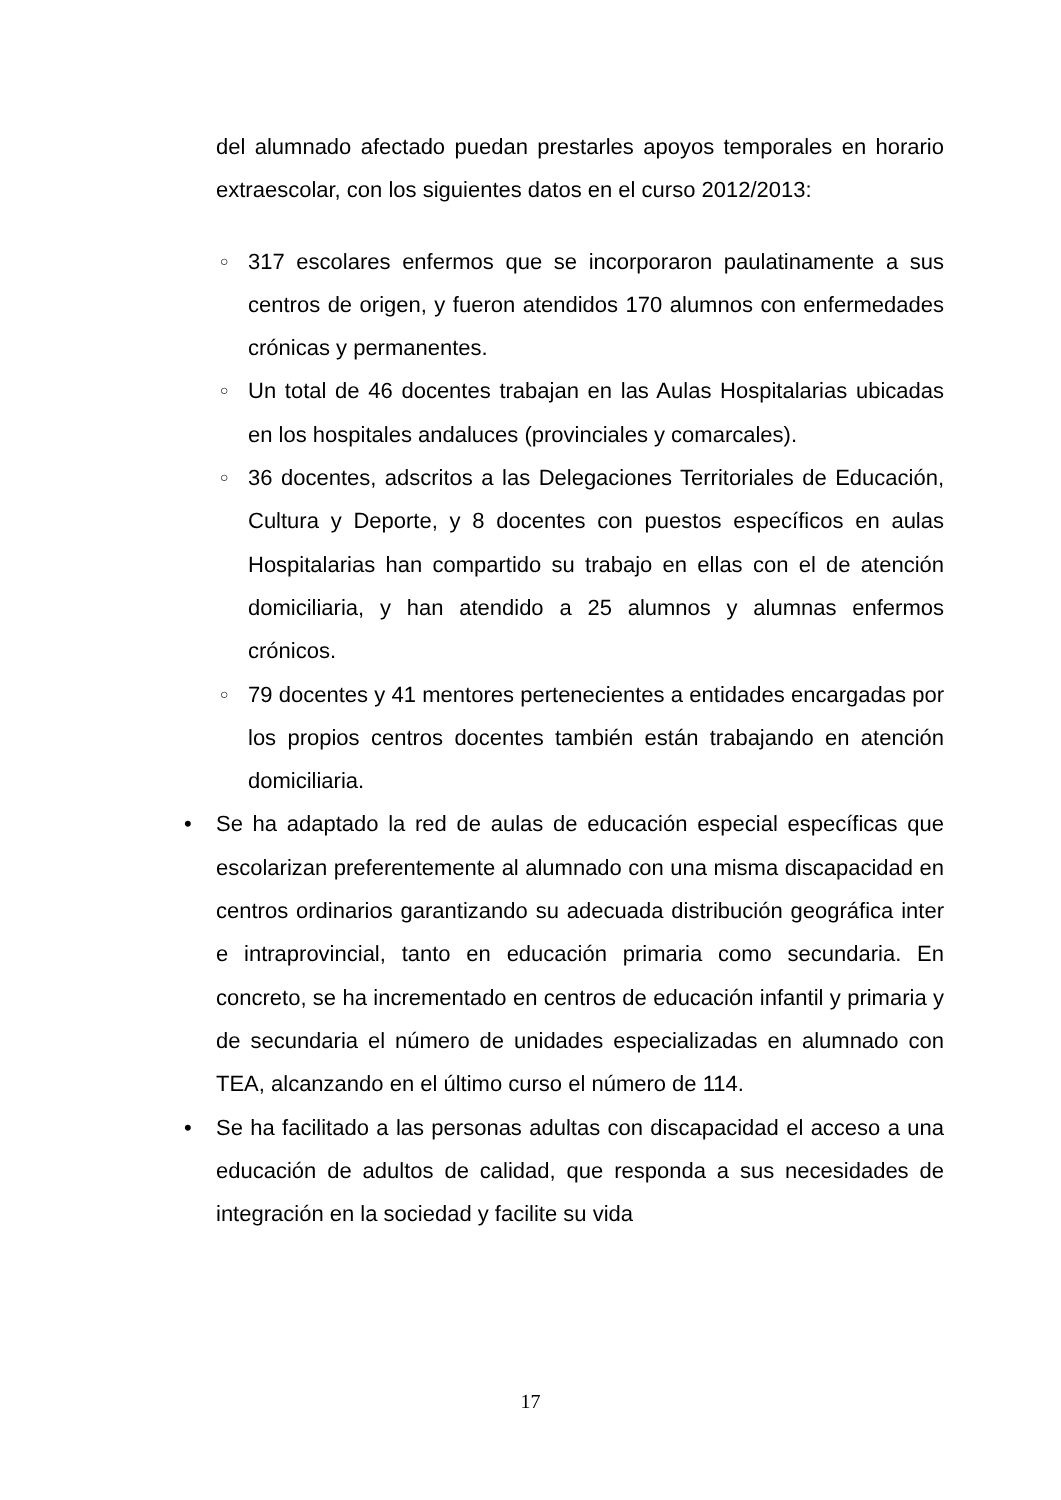del alumnado afectado puedan prestarles apoyos temporales en horario extraescolar, con los siguientes datos en el curso 2012/2013:
○ 317 escolares enfermos que se incorporaron paulatinamente a sus centros de origen, y fueron atendidos 170 alumnos con enfermedades crónicas y permanentes.
○ Un total de 46 docentes trabajan en las Aulas Hospitalarias ubicadas en los hospitales andaluces (provinciales y comarcales).
○ 36 docentes, adscritos a las Delegaciones Territoriales de Educación, Cultura y Deporte, y 8 docentes con puestos específicos en aulas Hospitalarias han compartido su trabajo en ellas con el de atención domiciliaria, y han atendido a 25 alumnos y alumnas enfermos crónicos.
○ 79 docentes y 41 mentores pertenecientes a entidades encargadas por los propios centros docentes también están trabajando en atención domiciliaria.
• Se ha adaptado la red de aulas de educación especial específicas que escolarizan preferentemente al alumnado con una misma discapacidad en centros ordinarios garantizando su adecuada distribución geográfica inter e intraprovincial, tanto en educación primaria como secundaria. En concreto, se ha incrementado en centros de educación infantil y primaria y de secundaria el número de unidades especializadas en alumnado con TEA, alcanzando en el último curso el número de 114.
• Se ha facilitado a las personas adultas con discapacidad el acceso a una educación de adultos de calidad, que responda a sus necesidades de integración en la sociedad y facilite su vida
17